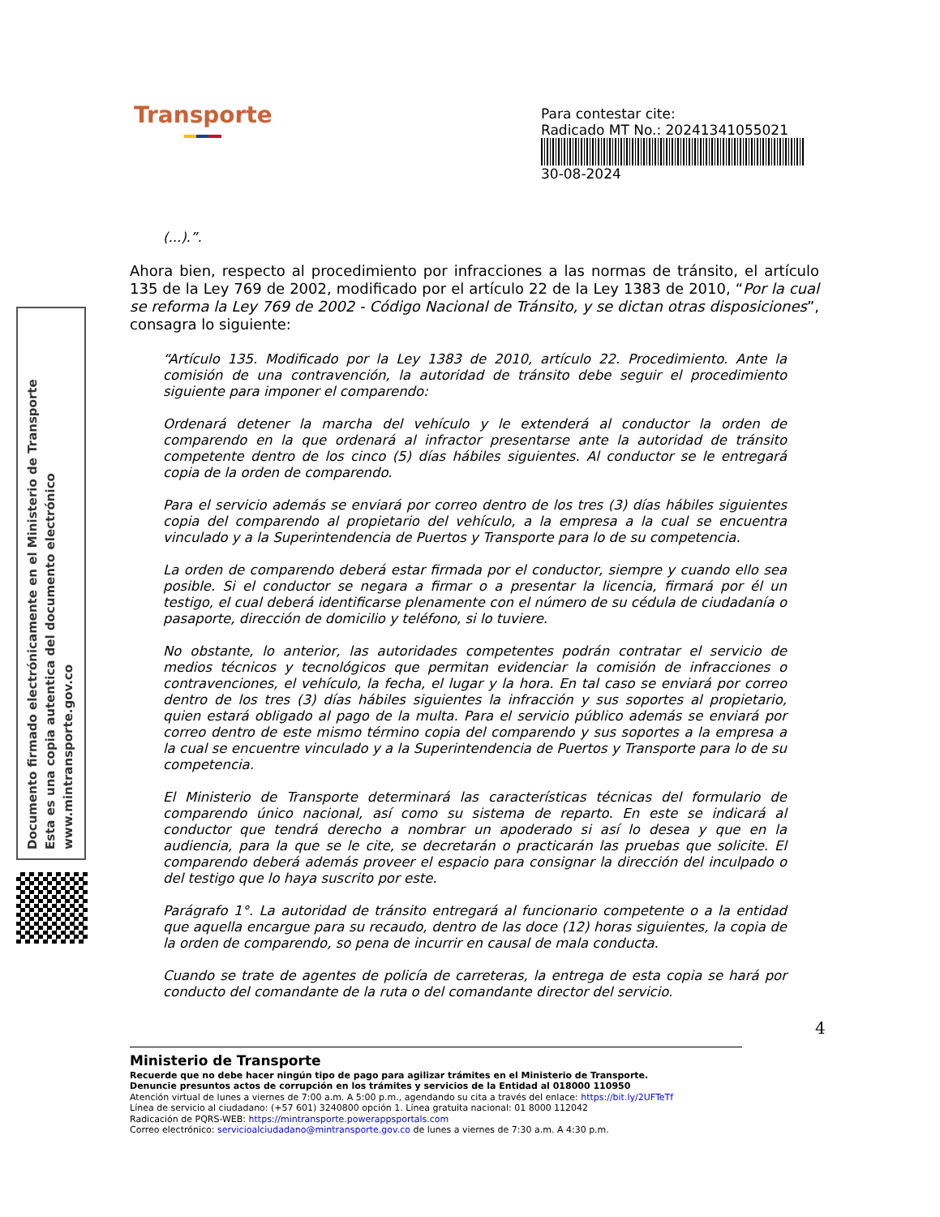Transporte
Para contestar cite:
Radicado MT No.: 20241341055021
30-08-2024
Documento firmado electrónicamente en el Ministerio de Transporte
Esta es una copia autentica del documento electrónico
www.mintransporte.gov.co
(...).”.
Ahora bien, respecto al procedimiento por infracciones a las normas de tránsito, el artículo 135 de la Ley 769 de 2002, modificado por el artículo 22 de la Ley 1383 de 2010, “Por la cual se reforma la Ley 769 de 2002 - Código Nacional de Tránsito, y se dictan otras disposiciones”, consagra lo siguiente:
“Artículo 135. Modificado por la Ley 1383 de 2010, artículo 22. Procedimiento. Ante la comisión de una contravención, la autoridad de tránsito debe seguir el procedimiento siguiente para imponer el comparendo:
Ordenará detener la marcha del vehículo y le extenderá al conductor la orden de comparendo en la que ordenará al infractor presentarse ante la autoridad de tránsito competente dentro de los cinco (5) días hábiles siguientes. Al conductor se le entregará copia de la orden de comparendo.
Para el servicio además se enviará por correo dentro de los tres (3) días hábiles siguientes copia del comparendo al propietario del vehículo, a la empresa a la cual se encuentra vinculado y a la Superintendencia de Puertos y Transporte para lo de su competencia.
La orden de comparendo deberá estar firmada por el conductor, siempre y cuando ello sea posible. Si el conductor se negara a firmar o a presentar la licencia, firmará por él un testigo, el cual deberá identificarse plenamente con el número de su cédula de ciudadanía o pasaporte, dirección de domicilio y teléfono, si lo tuviere.
No obstante, lo anterior, las autoridades competentes podrán contratar el servicio de medios técnicos y tecnológicos que permitan evidenciar la comisión de infracciones o contravenciones, el vehículo, la fecha, el lugar y la hora. En tal caso se enviará por correo dentro de los tres (3) días hábiles siguientes la infracción y sus soportes al propietario, quien estará obligado al pago de la multa. Para el servicio público además se enviará por correo dentro de este mismo término copia del comparendo y sus soportes a la empresa a la cual se encuentre vinculado y a la Superintendencia de Puertos y Transporte para lo de su competencia.
El Ministerio de Transporte determinará las características técnicas del formulario de comparendo único nacional, así como su sistema de reparto. En este se indicará al conductor que tendrá derecho a nombrar un apoderado si así lo desea y que en la audiencia, para la que se le cite, se decretarán o practicarán las pruebas que solicite. El comparendo deberá además proveer el espacio para consignar la dirección del inculpado o del testigo que lo haya suscrito por este.
Parágrafo 1°. La autoridad de tránsito entregará al funcionario competente o a la entidad que aquella encargue para su recaudo, dentro de las doce (12) horas siguientes, la copia de la orden de comparendo, so pena de incurrir en causal de mala conducta.
Cuando se trate de agentes de policía de carreteras, la entrega de esta copia se hará por conducto del comandante de la ruta o del comandante director del servicio.
4
Ministerio de Transporte
Recuerde que no debe hacer ningún tipo de pago para agilizar trámites en el Ministerio de Transporte.
Denuncie presuntos actos de corrupción en los trámites y servicios de la Entidad al 018000 110950
Atención virtual de lunes a viernes de 7:00 a.m. A 5:00 p.m., agendando su cita a través del enlace: https://bit.ly/2UFTeTf
Línea de servicio al ciudadano: (+57 601) 3240800 opción 1. Línea gratuita nacional: 01 8000 112042
Radicación de PQRS-WEB: https://mintransporte.powerappsportals.com
Correo electrónico: servicioalciudadano@mintransporte.gov.co de lunes a viernes de 7:30 a.m. A 4:30 p.m.